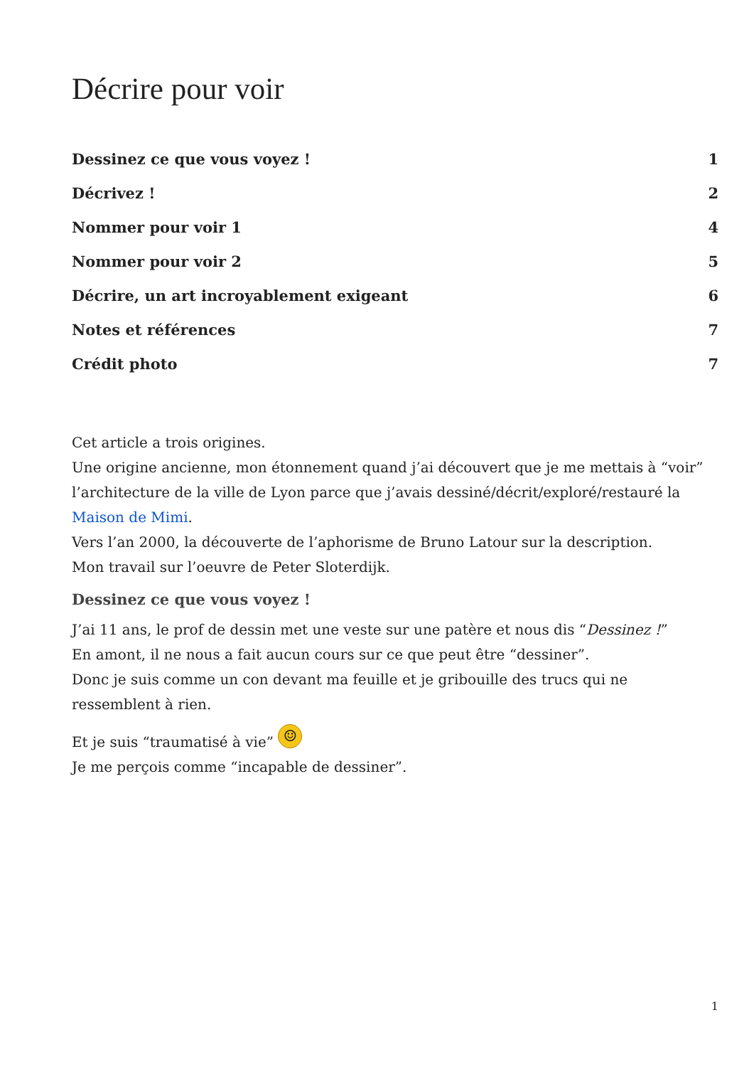Décrire pour voir
Dessinez ce que vous voyez ! 1
Décrivez ! 2
Nommer pour voir 1 4
Nommer pour voir 2 5
Décrire, un art incroyablement exigeant 6
Notes et références 7
Crédit photo 7
Cet article a trois origines.
Une origine ancienne, mon étonnement quand j’ai découvert que je me mettais à “voir” l’architecture de la ville de Lyon parce que j’avais dessiné/décrit/exploré/restauré la Maison de Mimi.
Vers l’an 2000, la découverte de l’aphorisme de Bruno Latour sur la description.
Mon travail sur l’oeuvre de Peter Sloterdijk.
Dessinez ce que vous voyez !
J’ai 11 ans, le prof de dessin met une veste sur une patère et nous dis “Dessinez !”
En amont, il ne nous a fait aucun cours sur ce que peut être “dessiner”.
Donc je suis comme un con devant ma feuille et je gribouille des trucs qui ne ressemblent à rien.
Et je suis “traumatisé à vie” ☺
Je me perçois comme “incapable de dessiner”.
1